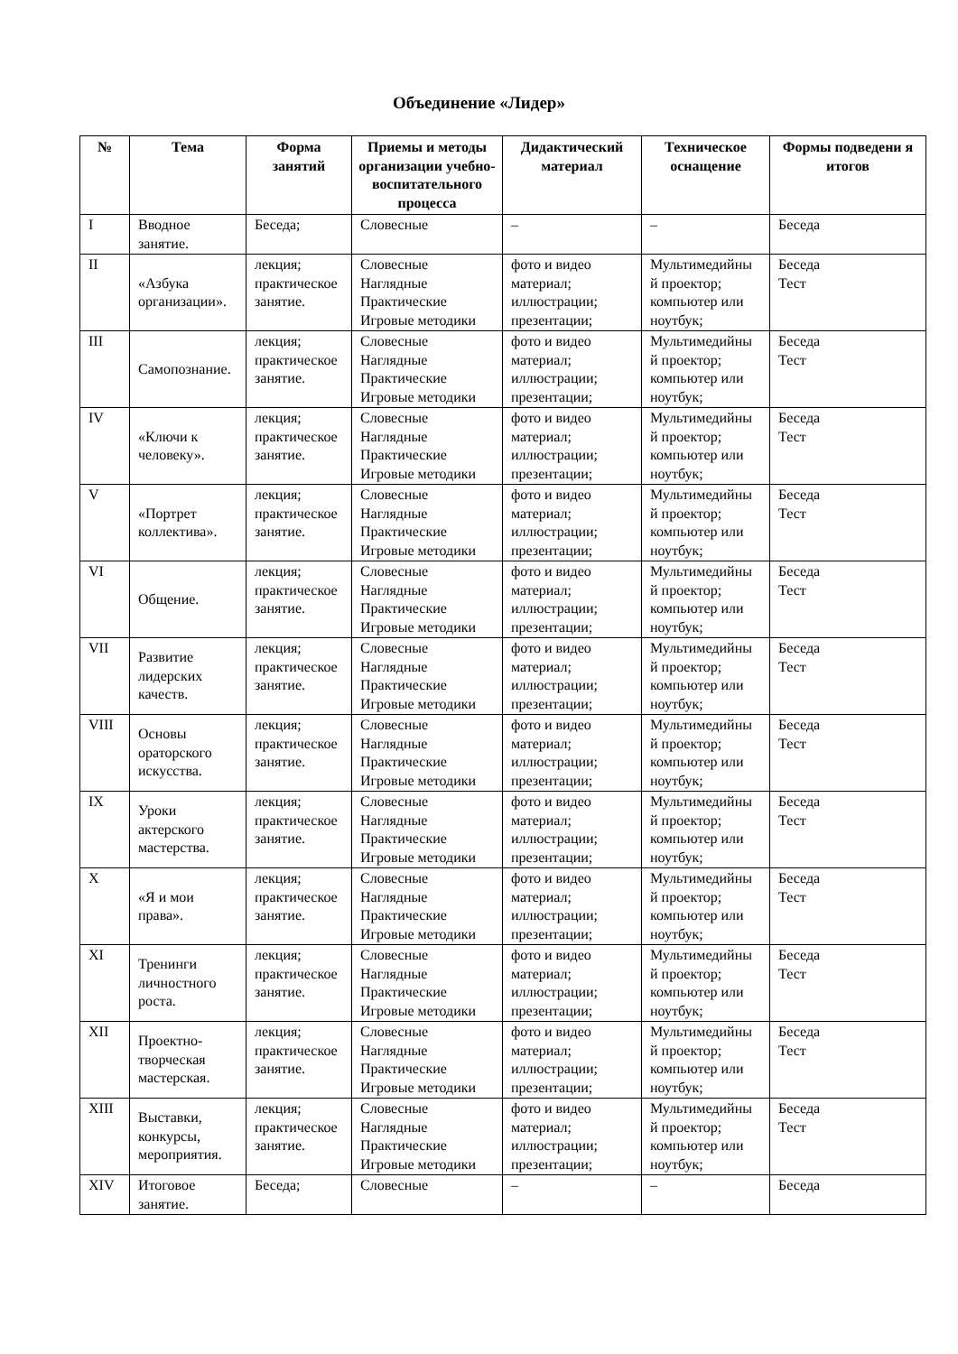Объединение «Лидер»
| № | Тема | Форма занятий | Приемы и методы организации учебно-воспитательного процесса | Дидактический материал | Техническое оснащение | Формы подведени я итогов |
| --- | --- | --- | --- | --- | --- | --- |
| I | Вводное занятие. | Беседа; | Словесные | – | – | Беседа |
| II | «Азбука организации». | лекция; практическое занятие. | Словесные Наглядные Практические Игровые методики | фото и видео материал; иллюстрации; презентации; | Мультимедийны й проектор; компьютер или ноутбук; | Беседа Тест |
| III | Самопознание. | лекция; практическое занятие. | Словесные Наглядные Практические Игровые методики | фото и видео материал; иллюстрации; презентации; | Мультимедийны й проектор; компьютер или ноутбук; | Беседа Тест |
| IV | «Ключи к человеку». | лекция; практическое занятие. | Словесные Наглядные Практические Игровые методики | фото и видео материал; иллюстрации; презентации; | Мультимедийны й проектор; компьютер или ноутбук; | Беседа Тест |
| V | «Портрет коллектива». | лекция; практическое занятие. | Словесные Наглядные Практические Игровые методики | фото и видео материал; иллюстрации; презентации; | Мультимедийны й проектор; компьютер или ноутбук; | Беседа Тест |
| VI | Общение. | лекция; практическое занятие. | Словесные Наглядные Практические Игровые методики | фото и видео материал; иллюстрации; презентации; | Мультимедийны й проектор; компьютер или ноутбук; | Беседа Тест |
| VII | Развитие лидерских качеств. | лекция; практическое занятие. | Словесные Наглядные Практические Игровые методики | фото и видео материал; иллюстрации; презентации; | Мультимедийны й проектор; компьютер или ноутбук; | Беседа Тест |
| VIII | Основы ораторского искусства. | лекция; практическое занятие. | Словесные Наглядные Практические Игровые методики | фото и видео материал; иллюстрации; презентации; | Мультимедийны й проектор; компьютер или ноутбук; | Беседа Тест |
| IX | Уроки актерского мастерства. | лекция; практическое занятие. | Словесные Наглядные Практические Игровые методики | фото и видео материал; иллюстрации; презентации; | Мультимедийны й проектор; компьютер или ноутбук; | Беседа Тест |
| X | «Я и мои права». | лекция; практическое занятие. | Словесные Наглядные Практические Игровые методики | фото и видео материал; иллюстрации; презентации; | Мультимедийны й проектор; компьютер или ноутбук; | Беседа Тест |
| XI | Тренинги личностного роста. | лекция; практическое занятие. | Словесные Наглядные Практические Игровые методики | фото и видео материал; иллюстрации; презентации; | Мультимедийны й проектор; компьютер или ноутбук; | Беседа Тест |
| XII | Проектно-творческая мастерская. | лекция; практическое занятие. | Словесные Наглядные Практические Игровые методики | фото и видео материал; иллюстрации; презентации; | Мультимедийны й проектор; компьютер или ноутбук; | Беседа Тест |
| XIII | Выставки, конкурсы, мероприятия. | лекция; практическое занятие. | Словесные Наглядные Практические Игровые методики | фото и видео материал; иллюстрации; презентации; | Мультимедийны й проектор; компьютер или ноутбук; | Беседа Тест |
| XIV | Итоговое занятие. | Беседа; | Словесные | – | – | Беседа |